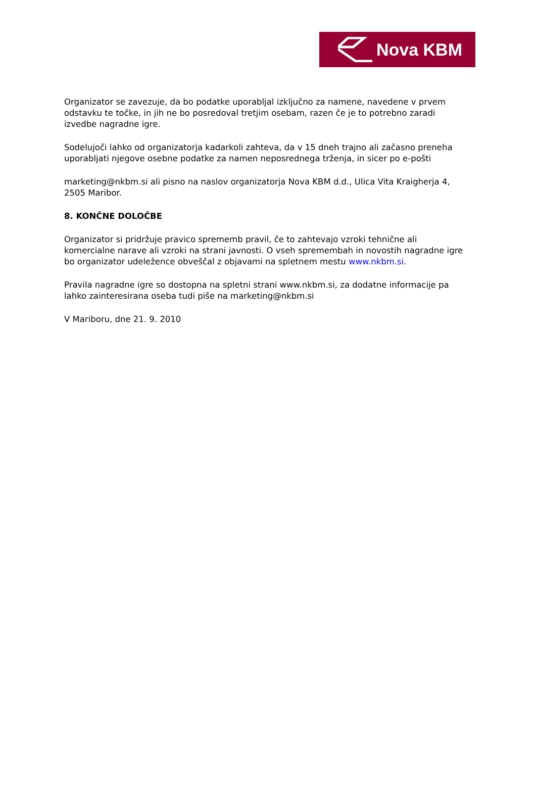Nova KBM
Organizator se zavezuje, da bo podatke uporabljal izključno za namene, navedene v prvem odstavku te točke, in jih ne bo posredoval tretjim osebam, razen če je to potrebno zaradi izvedbe nagradne igre.
Sodelujoči lahko od organizatorja kadarkoli zahteva, da v 15 dneh trajno ali začasno preneha uporabljati njegove osebne podatke za namen neposrednega trženja, in sicer po e-pošti
marketing@nkbm.si ali pisno na naslov organizatorja Nova KBM d.d., Ulica Vita Kraigherja 4, 2505 Maribor.
8. KONČNE DOLOČBE
Organizator si pridržuje pravico sprememb pravil, če to zahtevajo vzroki tehnične ali komercialne narave ali vzroki na strani javnosti. O vseh spremembah in novostih nagradne igre bo organizator udeležence obveščal z objavami na spletnem mestu www.nkbm.si.
Pravila nagradne igre so dostopna na spletni strani www.nkbm.si, za dodatne informacije pa lahko zainteresirana oseba tudi piše na marketing@nkbm.si
V Mariboru, dne 21. 9. 2010